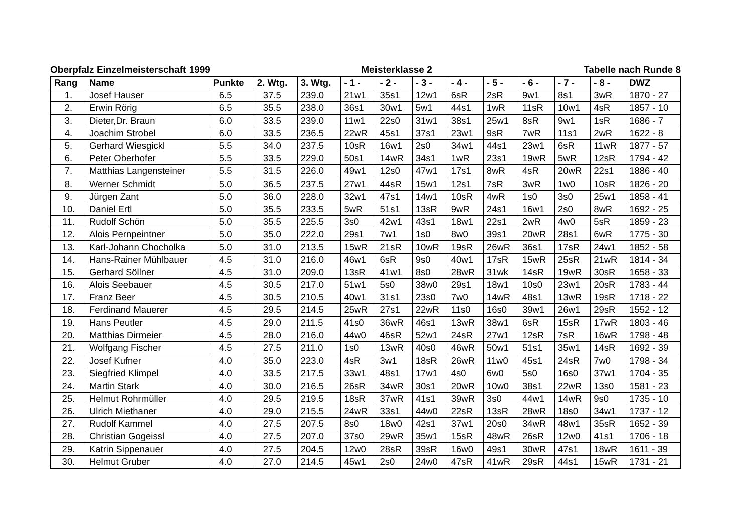Oberpfalz Einzelmeisterschaft 1999 Meisterklasse 2 Tabelle nach Runde 8
| Rang | Name | Punkte | 2. Wtg. | 3. Wtg. | - 1 - | - 2 - | - 3 - | - 4 - | - 5 - | - 6 - | - 7 - | - 8 - | DWZ |
| --- | --- | --- | --- | --- | --- | --- | --- | --- | --- | --- | --- | --- | --- |
| 1. | Josef Hauser | 6.5 | 37.5 | 239.0 | 21w1 | 35s1 | 12w1 | 6sR | 2sR | 9w1 | 8s1 | 3wR | 1870 - 27 |
| 2. | Erwin Rörig | 6.5 | 35.5 | 238.0 | 36s1 | 30w1 | 5w1 | 44s1 | 1wR | 11sR | 10w1 | 4sR | 1857 - 10 |
| 3. | Dieter,Dr. Braun | 6.0 | 33.5 | 239.0 | 11w1 | 22s0 | 31w1 | 38s1 | 25w1 | 8sR | 9w1 | 1sR | 1686 - 7 |
| 4. | Joachim Strobel | 6.0 | 33.5 | 236.5 | 22wR | 45s1 | 37s1 | 23w1 | 9sR | 7wR | 11s1 | 2wR | 1622 - 8 |
| 5. | Gerhard Wiesgickl | 5.5 | 34.0 | 237.5 | 10sR | 16w1 | 2s0 | 34w1 | 44s1 | 23w1 | 6sR | 11wR | 1877 - 57 |
| 6. | Peter Oberhofer | 5.5 | 33.5 | 229.0 | 50s1 | 14wR | 34s1 | 1wR | 23s1 | 19wR | 5wR | 12sR | 1794 - 42 |
| 7. | Matthias Langensteiner | 5.5 | 31.5 | 226.0 | 49w1 | 12s0 | 47w1 | 17s1 | 8wR | 4sR | 20wR | 22s1 | 1886 - 40 |
| 8. | Werner Schmidt | 5.0 | 36.5 | 237.5 | 27w1 | 44sR | 15w1 | 12s1 | 7sR | 3wR | 1w0 | 10sR | 1826 - 20 |
| 9. | Jürgen Zant | 5.0 | 36.0 | 228.0 | 32w1 | 47s1 | 14w1 | 10sR | 4wR | 1s0 | 3s0 | 25w1 | 1858 - 41 |
| 10. | Daniel Ertl | 5.0 | 35.5 | 233.5 | 5wR | 51s1 | 13sR | 9wR | 24s1 | 16w1 | 2s0 | 8wR | 1692 - 25 |
| 11. | Rudolf Schön | 5.0 | 35.5 | 225.5 | 3s0 | 42w1 | 43s1 | 18w1 | 22s1 | 2wR | 4w0 | 5sR | 1859 - 23 |
| 12. | Alois Pernpeintner | 5.0 | 35.0 | 222.0 | 29s1 | 7w1 | 1s0 | 8w0 | 39s1 | 20wR | 28s1 | 6wR | 1775 - 30 |
| 13. | Karl-Johann Chocholka | 5.0 | 31.0 | 213.5 | 15wR | 21sR | 10wR | 19sR | 26wR | 36s1 | 17sR | 24w1 | 1852 - 58 |
| 14. | Hans-Rainer Mühlbauer | 4.5 | 31.0 | 216.0 | 46w1 | 6sR | 9s0 | 40w1 | 17sR | 15wR | 25sR | 21wR | 1814 - 34 |
| 15. | Gerhard Söllner | 4.5 | 31.0 | 209.0 | 13sR | 41w1 | 8s0 | 28wR | 31wk | 14sR | 19wR | 30sR | 1658 - 33 |
| 16. | Alois Seebauer | 4.5 | 30.5 | 217.0 | 51w1 | 5s0 | 38w0 | 29s1 | 18w1 | 10s0 | 23w1 | 20sR | 1783 - 44 |
| 17. | Franz Beer | 4.5 | 30.5 | 210.5 | 40w1 | 31s1 | 23s0 | 7w0 | 14wR | 48s1 | 13wR | 19sR | 1718 - 22 |
| 18. | Ferdinand Mauerer | 4.5 | 29.5 | 214.5 | 25wR | 27s1 | 22wR | 11s0 | 16s0 | 39w1 | 26w1 | 29sR | 1552 - 12 |
| 19. | Hans Peutler | 4.5 | 29.0 | 211.5 | 41s0 | 36wR | 46s1 | 13wR | 38w1 | 6sR | 15sR | 17wR | 1803 - 46 |
| 20. | Matthias Dirmeier | 4.5 | 28.0 | 216.0 | 44w0 | 46sR | 52w1 | 24sR | 27w1 | 12sR | 7sR | 16wR | 1798 - 48 |
| 21. | Wolfgang Fischer | 4.5 | 27.5 | 211.0 | 1s0 | 13wR | 40s0 | 46wR | 50w1 | 51s1 | 35w1 | 14sR | 1692 - 39 |
| 22. | Josef Kufner | 4.0 | 35.0 | 223.0 | 4sR | 3w1 | 18sR | 26wR | 11w0 | 45s1 | 24sR | 7w0 | 1798 - 34 |
| 23. | Siegfried Klimpel | 4.0 | 33.5 | 217.5 | 33w1 | 48s1 | 17w1 | 4s0 | 6w0 | 5s0 | 16s0 | 37w1 | 1704 - 35 |
| 24. | Martin Stark | 4.0 | 30.0 | 216.5 | 26sR | 34wR | 30s1 | 20wR | 10w0 | 38s1 | 22wR | 13s0 | 1581 - 23 |
| 25. | Helmut Rohrmüller | 4.0 | 29.5 | 219.5 | 18sR | 37wR | 41s1 | 39wR | 3s0 | 44w1 | 14wR | 9s0 | 1735 - 10 |
| 26. | Ulrich Miethaner | 4.0 | 29.0 | 215.5 | 24wR | 33s1 | 44w0 | 22sR | 13sR | 28wR | 18s0 | 34w1 | 1737 - 12 |
| 27. | Rudolf Kammel | 4.0 | 27.5 | 207.5 | 8s0 | 18w0 | 42s1 | 37w1 | 20s0 | 34wR | 48w1 | 35sR | 1652 - 39 |
| 28. | Christian Gogeissl | 4.0 | 27.5 | 207.0 | 37s0 | 29wR | 35w1 | 15sR | 48wR | 26sR | 12w0 | 41s1 | 1706 - 18 |
| 29. | Katrin Sippenauer | 4.0 | 27.5 | 204.5 | 12w0 | 28sR | 39sR | 16w0 | 49s1 | 30wR | 47s1 | 18wR | 1611 - 39 |
| 30. | Helmut Gruber | 4.0 | 27.0 | 214.5 | 45w1 | 2s0 | 24w0 | 47sR | 41wR | 29sR | 44s1 | 15wR | 1731 - 21 |